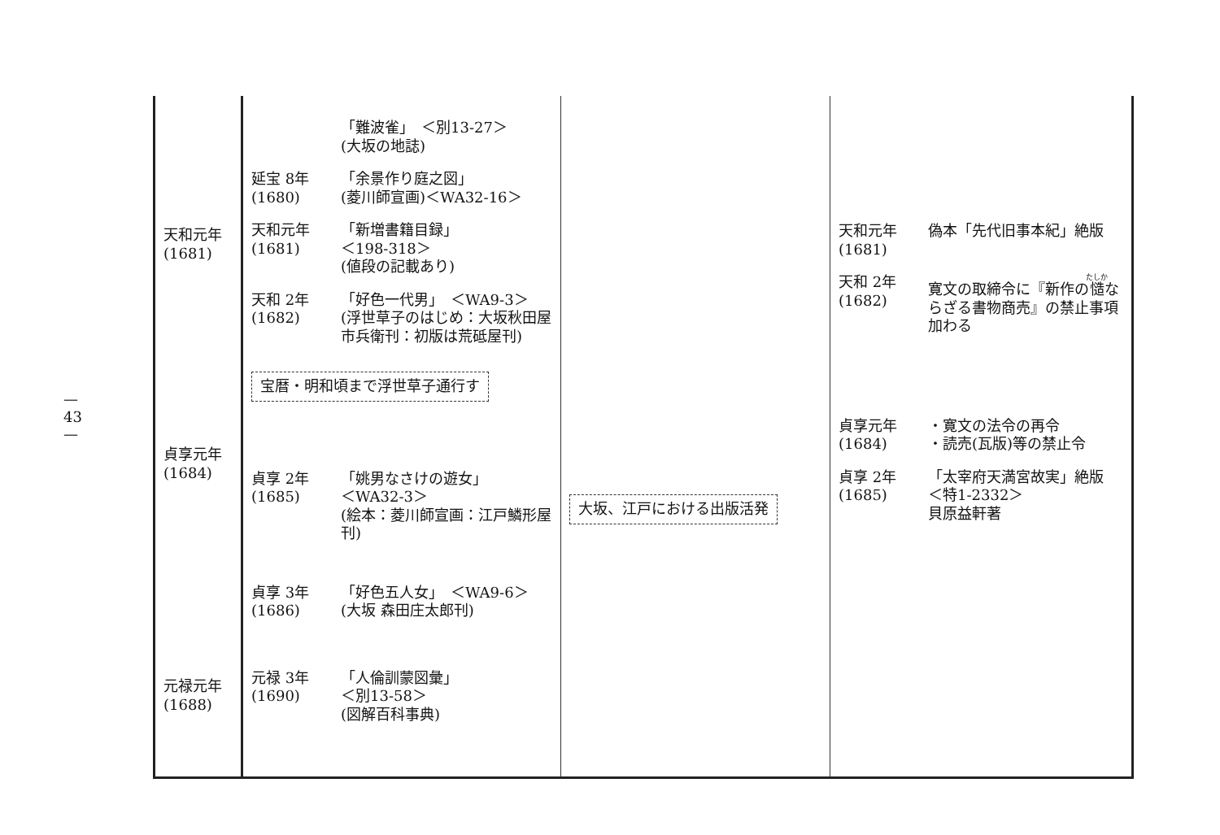— 43 —
| 天和元年 (1681) 貞享元年 (1684) 元禄元年 (1688) | 「難波雀」 ＜別13-27＞ (大坂の地誌) 延宝 8年 (1680) 「余景作り庭之図」 (菱川師宣画)＜WA32-16＞ 天和元年 (1681) 「新増書籍目録」 ＜198-318＞ (値段の記載あり) 天和 2年 (1682) 「好色一代男」 ＜WA9-3＞ (浮世草子のはじめ：大坂秋田屋市兵衛刊：初版は荒砥屋刊) 宝暦・明和頃まで浮世草子通行す 貞享 2年 (1685) 「姚男なさけの遊女」 ＜WA32-3＞ (絵本：菱川師宣画：江戸鱗形屋刊) 貞享 3年 (1686) 「好色五人女」 ＜WA9-6＞ (大坂 森田庄太郎刊) 元禄 3年 (1690) 「人倫訓蒙図彙」 ＜別13-58＞ (図解百科事典) | 大坂、江戸における出版活発 | 天和元年 (1681) 偽本「先代旧事本紀」絶版 天和 2年 (1682) 寛文の取締令に『新作の 慥 ならざる書物商売』の禁止事項加わる 貞享元年 (1684) ・寛文の法令の再令 ・読売(瓦版)等の禁止令 貞享 2年 (1685) 「太宰府天満宮故実」絶版 ＜特1-2332＞ 貝原益軒著 |